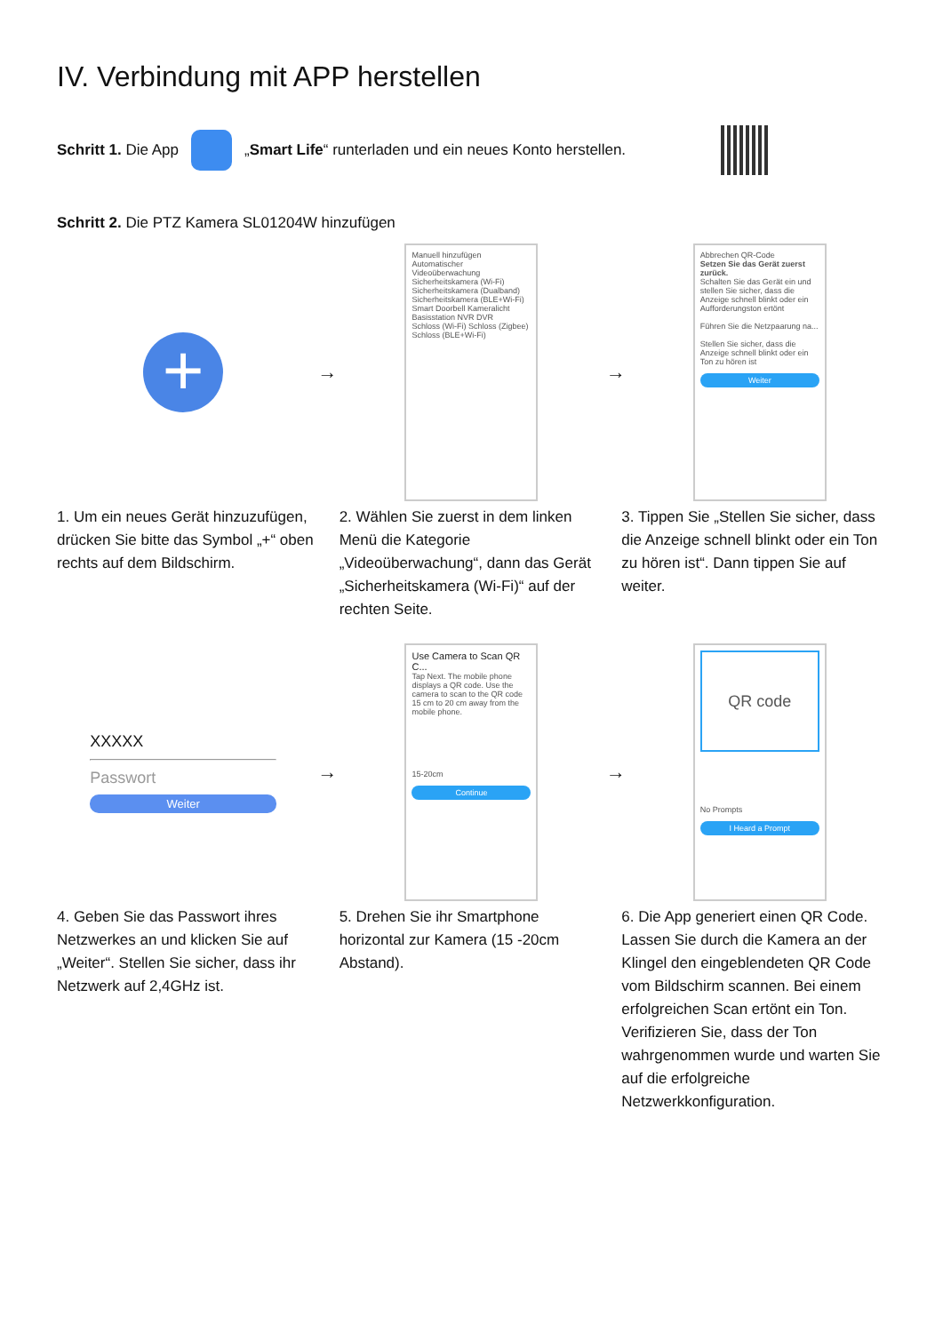IV. Verbindung mit APP herstellen
Schritt 1. Die App
„Smart Life“ runterladen und ein neues Konto herstellen.
Schritt 2. Die PTZ Kamera SL01204W hinzufügen
+
→
Manuell hinzufügen Automatischer
Videoüberwachung
Sicherheitskamera (Wi-Fi) Sicherheitskamera (Dualband) Sicherheitskamera (BLE+Wi-Fi)
Smart Doorbell Kameralicht Basisstation NVR DVR
Schloss (Wi-Fi) Schloss (Zigbee) Schloss (BLE+Wi-Fi)
→
Abbrechen QR-Code
Setzen Sie das Gerät zuerst zurück.
Schalten Sie das Gerät ein und stellen Sie sicher, dass die Anzeige schnell blinkt oder ein Aufforderungston ertönt
Führen Sie die Netzpaarung na...
Stellen Sie sicher, dass die Anzeige schnell blinkt oder ein Ton zu hören ist
Weiter
1. Um ein neues Gerät hinzuzufügen, drücken Sie bitte das Symbol „+“ oben rechts auf dem Bildschirm.
2. Wählen Sie zuerst in dem linken Menü die Kategorie „Videoüberwachung“, dann das Gerät „Sicherheitskamera (Wi-Fi)“ auf der rechten Seite.
3. Tippen Sie „Stellen Sie sicher, dass die Anzeige schnell blinkt oder ein Ton zu hören ist“. Dann tippen Sie auf weiter.
XXXXX
Passwort
Weiter
→
Use Camera to Scan QR C...
Tap Next. The mobile phone displays a QR code. Use the camera to scan to the QR code 15 cm to 20 cm away from the mobile phone.
15-20cm
Continue
→
QR code
No Prompts
I Heard a Prompt
4. Geben Sie das Passwort ihres Netzwerkes an und klicken Sie auf „Weiter“. Stellen Sie sicher, dass ihr Netzwerk auf 2,4GHz ist.
5. Drehen Sie ihr Smartphone horizontal zur Kamera (15 -20cm Abstand).
6. Die App generiert einen QR Code. Lassen Sie durch die Kamera an der Klingel den eingeblendeten QR Code vom Bildschirm scannen. Bei einem erfolgreichen Scan ertönt ein Ton. Verifizieren Sie, dass der Ton wahrgenommen wurde und warten Sie auf die erfolgreiche Netzwerkkonfiguration.